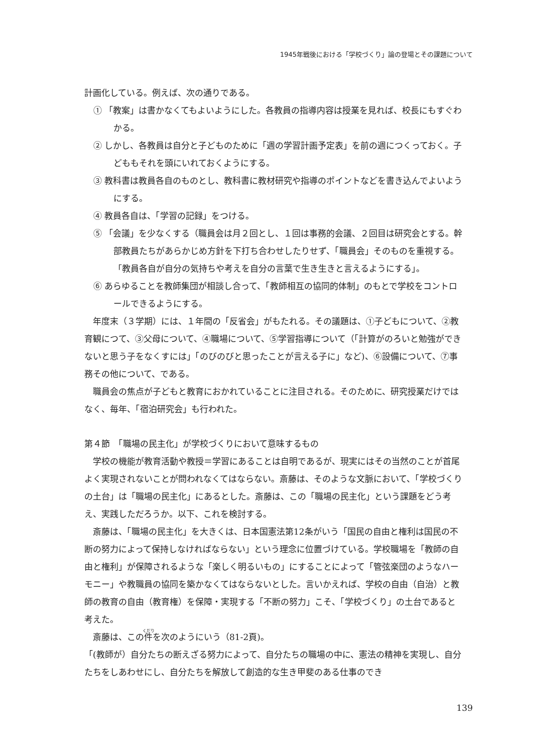1945年戦後における「学校づくり」論の登場とその課題について
計画化している。例えば、次の通りである。
① 「教案」は書かなくてもよいようにした。各教員の指導内容は授業を見れば、校長にもすぐわかる。
② しかし、各教員は自分と子どものために「週の学習計画予定表」を前の週につくっておく。子どももそれを頭にいれておくようにする。
③ 教科書は教員各自のものとし、教科書に教材研究や指導のポイントなどを書き込んでよいようにする。
④ 教員各自は、「学習の記録」をつける。
⑤ 「会議」を少なくする（職員会は月２回とし、１回は事務的会議、２回目は研究会とする。幹部教員たちがあらかじめ方針を下打ち合わせしたりせず、「職員会」そのものを重視する。「教員各自が自分の気持ちや考えを自分の言葉で生き生きと言えるようにする」。
⑥ あらゆることを教師集団が相談し合って、「教師相互の協同的体制」のもとで学校をコントロールできるようにする。
年度末（３学期）には、１年間の「反省会」がもたれる。その議題は、①子どもについて、②教育観につて、③父母について、④職場について、⑤学習指導について（「計算がのろいと勉強ができないと思う子をなくすには」「のびのびと思ったことが言える子に」など)、⑥設備について、⑦事務その他について、である。
職員会の焦点が子どもと教育におかれていることに注目される。そのために、研究授業だけではなく、毎年、「宿泊研究会」も行われた。
第４節　「職場の民主化」が学校づくりにおいて意味するもの
学校の機能が教育活動や教授＝学習にあることは自明であるが、現実にはその当然のことが首尾よく実現されないことが問われなくてはならない。斎藤は、そのような文脈において、「学校づくりの土台」は「職場の民主化」にあるとした。斎藤は、この「職場の民主化」という課題をどう考え、実践しただろうか。以下、これを検討する。
斎藤は、「職場の民主化」を大きくは、日本国憲法第12条がいう「国民の自由と権利は国民の不断の努力によって保持しなければならない」という理念に位置づけている。学校職場を「教師の自由と権利」が保障されるような「楽しく明るいもの」にすることによって「管弦楽団のようなハーモニー」や教職員の協同を築かなくてはならないとした。言いかえれば、学校の自由（自治）と教師の教育の自由（教育権）を保障・実現する「不断の努力」こそ、「学校づくり」の土台であると考えた。
斎藤は、この件を次のようにいう（81-2頁)。
「(教師が）自分たちの断えざる努力によって、自分たちの職場の中に、憲法の精神を実現し、自分たちをしあわせにし、自分たちを解放して創造的な生き甲斐のある仕事のでき
139